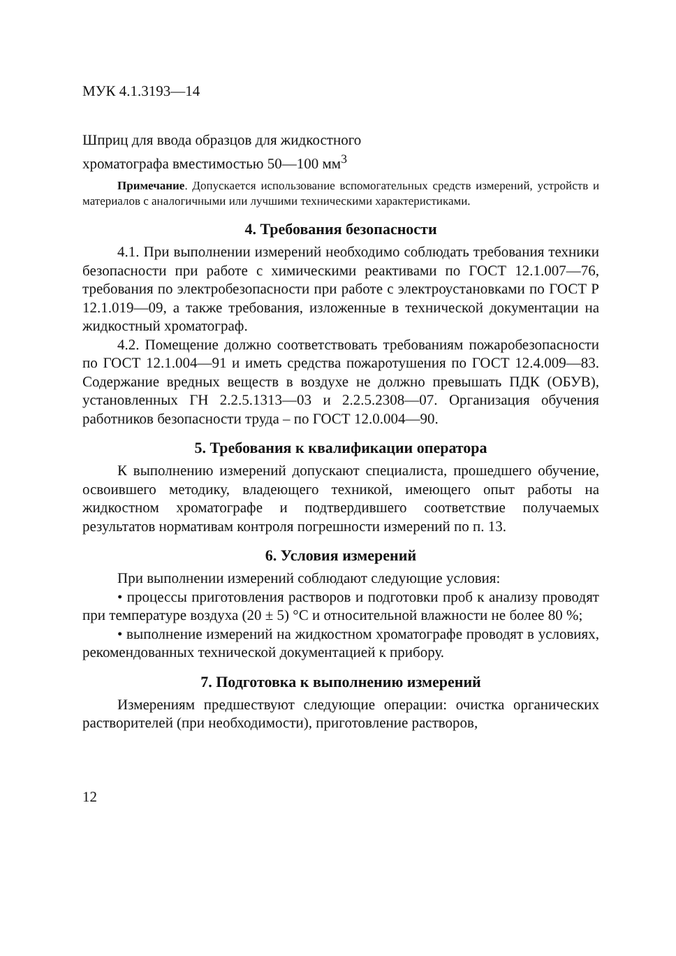МУК 4.1.3193—14
Шприц для ввода образцов для жидкостного
хроматографа вместимостью 50—100 мм<sup>3</sup>
Примечание. Допускается использование вспомогательных средств измерений, устройств и материалов с аналогичными или лучшими техническими характеристиками.
4. Требования безопасности
4.1. При выполнении измерений необходимо соблюдать требования техники безопасности при работе с химическими реактивами по ГОСТ 12.1.007—76, требования по электробезопасности при работе с электроустановками по ГОСТ Р 12.1.019—09, а также требования, изложенные в технической документации на жидкостный хроматограф.
4.2. Помещение должно соответствовать требованиям пожаробезопасности по ГОСТ 12.1.004—91 и иметь средства пожаротушения по ГОСТ 12.4.009—83. Содержание вредных веществ в воздухе не должно превышать ПДК (ОБУВ), установленных ГН 2.2.5.1313—03 и 2.2.5.2308—07. Организация обучения работников безопасности труда – по ГОСТ 12.0.004—90.
5. Требования к квалификации оператора
К выполнению измерений допускают специалиста, прошедшего обучение, освоившего методику, владеющего техникой, имеющего опыт работы на жидкостном хроматографе и подтвердившего соответствие получаемых результатов нормативам контроля погрешности измерений по п. 13.
6. Условия измерений
При выполнении измерений соблюдают следующие условия:
• процессы приготовления растворов и подготовки проб к анализу проводят при температуре воздуха (20 ± 5) °С и относительной влажности не более 80 %;
• выполнение измерений на жидкостном хроматографе проводят в условиях, рекомендованных технической документацией к прибору.
7. Подготовка к выполнению измерений
Измерениям предшествуют следующие операции: очистка органических растворителей (при необходимости), приготовление растворов,
12